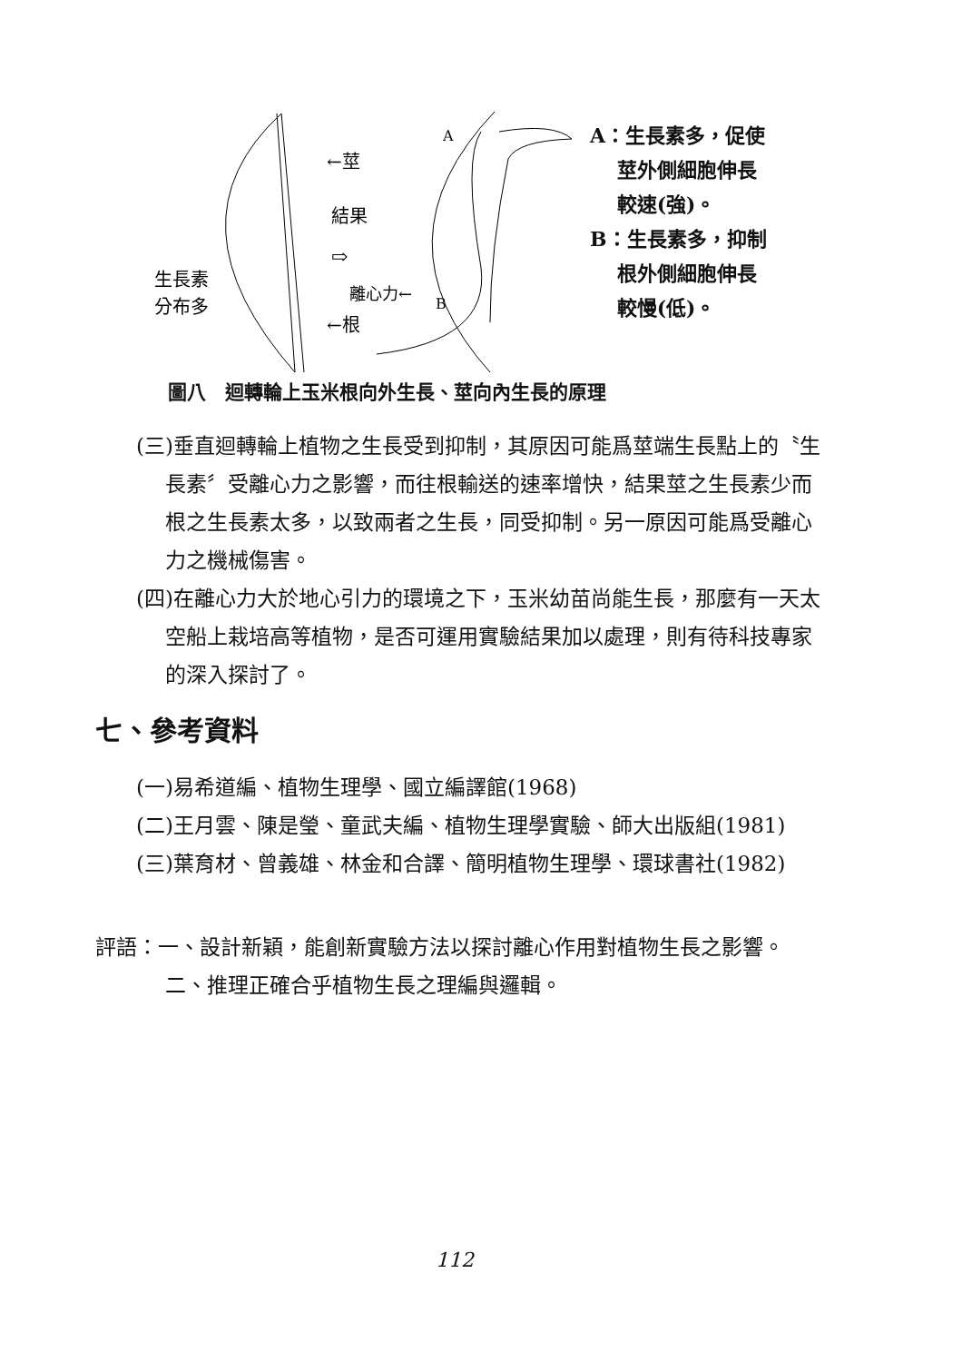←莖
←根
結果
⇨
生長素
分布多
離心力←
A
B
A：生長素多，促使
　 莖外側細胞伸長
　 較速(強)。
B：生長素多，抑制
　 根外側細胞伸長
　 較慢(低)。
圖八　迴轉輪上玉米根向外生長、莖向內生長的原理
(三)垂直迴轉輪上植物之生長受到抑制，其原因可能爲莖端生長點上的〝生長素〞受離心力之影響，而往根輸送的速率增快，結果莖之生長素少而根之生長素太多，以致兩者之生長，同受抑制。另一原因可能爲受離心力之機械傷害。
(四)在離心力大於地心引力的環境之下，玉米幼苗尚能生長，那麼有一天太空船上栽培高等植物，是否可運用實驗結果加以處理，則有待科技專家的深入探討了。
七、參考資料
(一)易希道編、植物生理學、國立編譯館(1968)
(二)王月雲、陳是瑩、童武夫編、植物生理學實驗、師大出版組(1981)
(三)葉育材、曾義雄、林金和合譯、簡明植物生理學、環球書社(1982)
評語：一、設計新穎，能創新實驗方法以探討離心作用對植物生長之影響。
二、推理正確合乎植物生長之理編與邏輯。
112